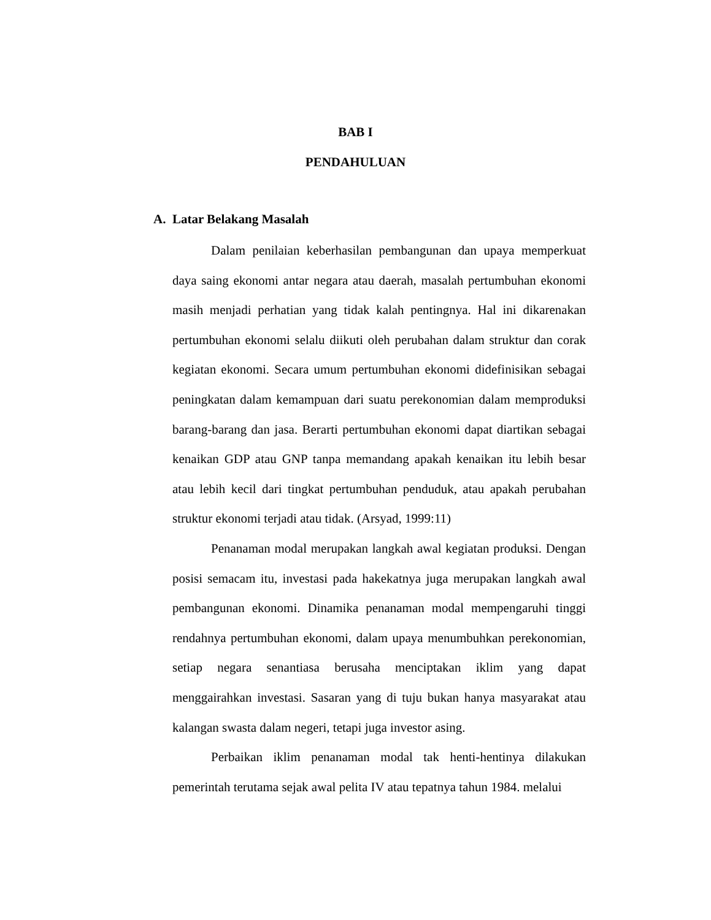BAB I
PENDAHULUAN
A. Latar Belakang Masalah
Dalam penilaian keberhasilan pembangunan dan upaya memperkuat daya saing ekonomi antar negara atau daerah, masalah pertumbuhan ekonomi masih menjadi perhatian yang tidak kalah pentingnya. Hal ini dikarenakan pertumbuhan ekonomi selalu diikuti oleh perubahan dalam struktur dan corak kegiatan ekonomi. Secara umum pertumbuhan ekonomi didefinisikan sebagai peningkatan dalam kemampuan dari suatu perekonomian dalam memproduksi barang-barang dan jasa. Berarti pertumbuhan ekonomi dapat diartikan sebagai kenaikan GDP atau GNP tanpa memandang apakah kenaikan itu lebih besar atau lebih kecil dari tingkat pertumbuhan penduduk, atau apakah perubahan struktur ekonomi terjadi atau tidak. (Arsyad, 1999:11)
Penanaman modal merupakan langkah awal kegiatan produksi. Dengan posisi semacam itu, investasi pada hakekatnya juga merupakan langkah awal pembangunan ekonomi. Dinamika penanaman modal mempengaruhi tinggi rendahnya pertumbuhan ekonomi, dalam upaya menumbuhkan perekonomian, setiap negara senantiasa berusaha menciptakan iklim yang dapat menggairahkan investasi. Sasaran yang di tuju bukan hanya masyarakat atau kalangan swasta dalam negeri, tetapi juga investor asing.
Perbaikan iklim penanaman modal tak henti-hentinya dilakukan pemerintah terutama sejak awal pelita IV atau tepatnya tahun 1984. melalui